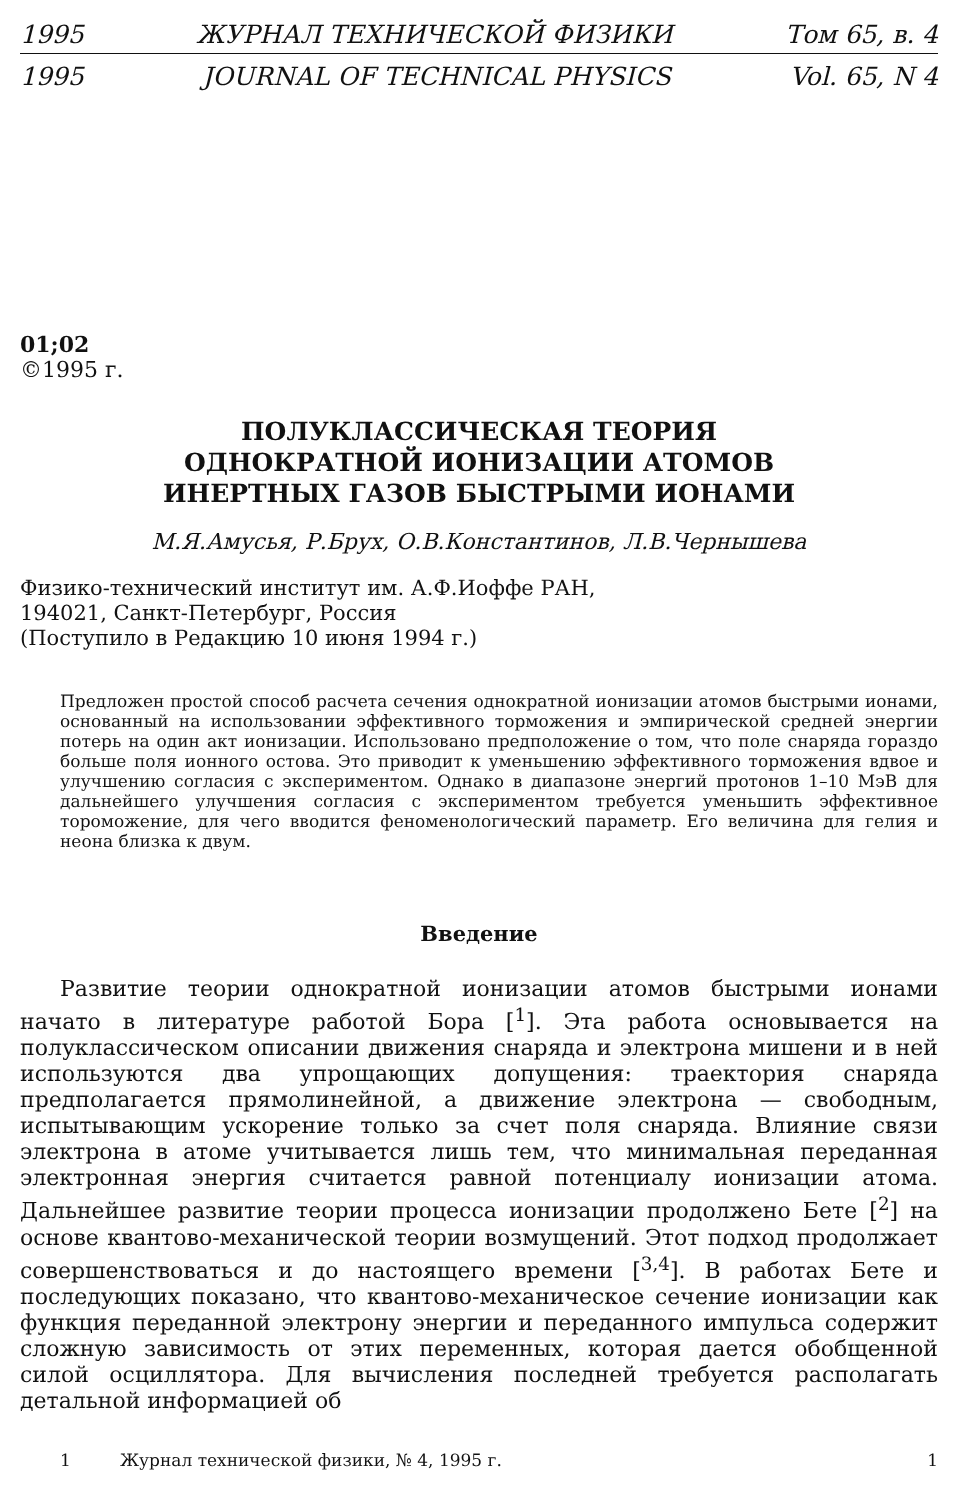1995 ЖУРНАЛ ТЕХНИЧЕСКОЙ ФИЗИКИ Том 65, в. 4
1995 JOURNAL OF TECHNICAL PHYSICS Vol. 65, N 4
01;02
©1995 г.
ПОЛУКЛАССИЧЕСКАЯ ТЕОРИЯ
ОДНОКРАТНОЙ ИОНИЗАЦИИ АТОМОВ
ИНЕРТНЫХ ГАЗОВ БЫСТРЫМИ ИОНАМИ
М.Я.Амусья, Р.Брух, О.В.Константинов, Л.В.Чернышева
Физико-технический институт им. А.Ф.Иоффе РАН,
194021, Санкт-Петербург, Россия
(Поступило в Редакцию 10 июня 1994 г.)
Предложен простой способ расчета сечения однократной ионизации атомов быстрыми ионами, основанный на использовании эффективного торможения и эмпирической средней энергии потерь на один акт ионизации. Использовано предположение о том, что поле снаряда гораздо больше поля ионного остова. Это приводит к уменьшению эффективного торможения вдвое и улучшению согласия с экспериментом. Однако в диапазоне энергий протонов 1–10 МэВ для дальнейшего улучшения согласия с экспериментом требуется уменьшить эффективное тороможение, для чего вводится феноменологический параметр. Его величина для гелия и неона близка к двум.
Введение
Развитие теории однократной ионизации атомов быстрыми ионами начато в литературе работой Бора [<sup>1</sup>]. Эта работа основывается на полуклассическом описании движения снаряда и электрона мишени и в ней используются два упрощающих допущения: траектория снаряда предполагается прямолинейной, а движение электрона — свободным, испытывающим ускорение только за счет поля снаряда. Влияние связи электрона в атоме учитывается лишь тем, что минимальная переданная электронная энергия считается равной потенциалу ионизации атома. Дальнейшее развитие теории процесса ионизации продолжено Бете [<sup>2</sup>] на основе квантово-механической теории возмущений. Этот подход продолжает совершенствоваться и до настоящего времени [<sup>3,4</sup>]. В работах Бете и последующих показано, что квантово-механическое сечение ионизации как функция переданной электрону энергии и переданного импульса содержит сложную зависимость от этих переменных, которая дается обобщенной силой осциллятора. Для вычисления последней требуется располагать детальной информацией об
1 Журнал технической физики, № 4, 1995 г. 1